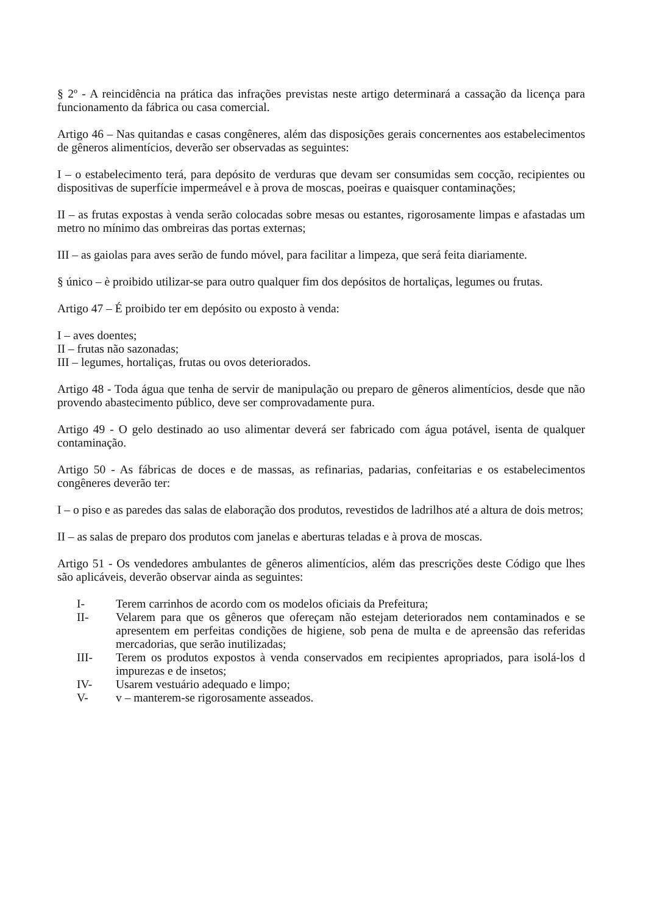§ 2º - A reincidência na prática das infrações previstas neste artigo determinará a cassação da licença para funcionamento da fábrica ou casa comercial.
Artigo 46 – Nas quitandas e casas congêneres, além das disposições gerais concernentes aos estabelecimentos de gêneros alimentícios, deverão ser observadas as seguintes:
I – o estabelecimento terá, para depósito de verduras que devam ser consumidas sem cocção, recipientes ou dispositivas de superfície impermeável e à prova de moscas, poeiras e quaisquer contaminações;
II – as frutas expostas à venda serão colocadas sobre mesas ou estantes, rigorosamente limpas e afastadas um metro no mínimo das ombreiras das portas externas;
III – as gaiolas para aves serão de fundo móvel, para facilitar a limpeza, que será feita diariamente.
§ único – è proibido utilizar-se para outro qualquer fim dos depósitos de hortaliças, legumes ou frutas.
Artigo 47 – É proibido ter em depósito ou exposto à venda:
I – aves doentes;
II – frutas não sazonadas;
III – legumes, hortaliças, frutas ou ovos deteriorados.
Artigo 48 - Toda água que tenha de servir de manipulação ou preparo de gêneros alimentícios, desde que não provendo abastecimento público, deve ser comprovadamente pura.
Artigo 49 - O gelo destinado ao uso alimentar deverá ser fabricado com água potável, isenta de qualquer contaminação.
Artigo 50 - As fábricas de doces e de massas, as refinarias, padarias, confeitarias e os estabelecimentos congêneres deverão ter:
I – o piso e as paredes das salas de elaboração dos produtos, revestidos de ladrilhos até a altura de dois metros;
II – as salas de preparo dos produtos com janelas e aberturas teladas e à prova de moscas.
Artigo 51 - Os vendedores ambulantes de gêneros alimentícios, além das prescrições deste Código que lhes são aplicáveis, deverão observar ainda as seguintes:
I- Terem carrinhos de acordo com os modelos oficiais da Prefeitura;
II- Velarem para que os gêneros que ofereçam não estejam deteriorados nem contaminados e se apresentem em perfeitas condições de higiene, sob pena de multa e de apreensão das referidas mercadorias, que serão inutilizadas;
III- Terem os produtos expostos à venda conservados em recipientes apropriados, para isolá-los d impurezas e de insetos;
IV- Usarem vestuário adequado e limpo;
V- v – manterem-se rigorosamente asseados.